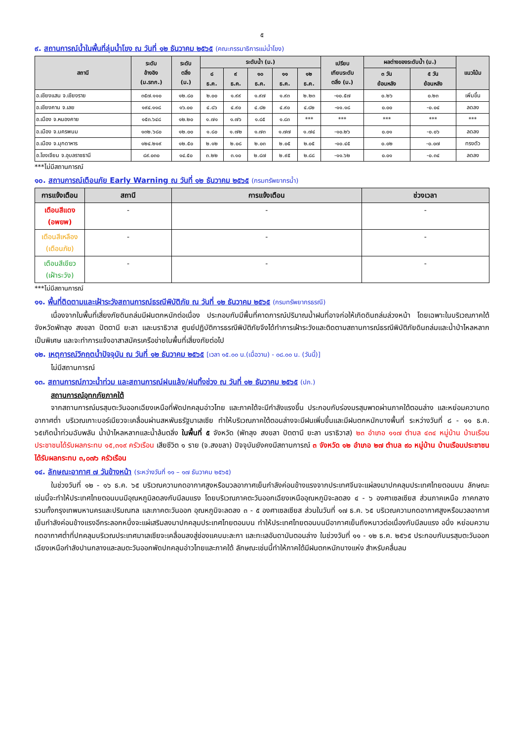๕
๙. สถานการณ์น้ำในพื้นที่ลุ่มน้ำโขง ณ วันที่ ๑๒ ธันวาคม ๒๕๖๕ (คณะกรรมาธิการแม่น้ำโขง)
| สถานี | ระดับ อ้างอิง (ม.รทก.) | ระดับ ตลิ่ง (ม.) | ระดับน้ำ (ม.) | | | | | เปรียบ เทียบระดับ ตลิ่ง (ม.) | ผลต่างของระดับน้ำ (ม.) | | แนวโน้ม |
| --- | --- | --- | --- | --- | --- | --- | --- | --- | --- | --- | --- |
| | | | ๘ ธ.ค. | ๙ ธ.ค. | ๑๐ ธ.ค. | ๑๑ ธ.ค. | ๑๒ ธ.ค. | | ๓ วัน ย้อนหลัง | ๕ วัน ย้อนหลัง | |
| อ.เชียงแสน จ.เชียงราย | ๓๕๗.๑๑๐ | ๑๒.๘๐ | ๒.๐๐ | ๑.๙๙ | ๑.๙๗ | ๑.๙๓ | ๒.๒๓ | -๑๐.๕๗ | ๐.๒๖ | ๐.๒๓ | เพิ่มขึ้น |
| อ.เชียงคาน จ.เลย | ๑๙๔.๑๑๘ | ๑๖.๐๐ | ๔.๘๖ | ๔.๙๐ | ๔.๘๒ | ๔.๙๐ | ๔.๘๒ | -๑๑.๑๘ | ๐.๐๐ | -๐.๐๔ | ลดลง |
| อ.เมือง จ.หนองคาย | ๑๕๓.๖๔๘ | ๑๒.๒๐ | ๑.๗๑ | ๑.๗๖ | ๑.๘๕ | ๑.๘๓ | *** | *** | *** | *** | *** |
| อ.เมือง จ.นครพนม | ๑๓๒.๖๘๐ | ๑๒.๐๐ | ๑.๘๐ | ๑.๗๒ | ๑.๗๓ | ๑.๗๗ | ๑.๗๔ | -๑๐.๒๖ | ๐.๐๑ | -๐.๐๖ | ลดลง |
| อ.เมือง จ.มุกดาหาร | ๑๒๔.๒๑๙ | ๑๒.๕๐ | ๒.๑๒ | ๒.๐๘ | ๒.๐๓ | ๒.๐๕ | ๒.๐๕ | -๑๐.๔๕ | ๐.๐๒ | -๐.๐๗ | ทรงตัว |
| อ.โขงเจียม จ.อุบลราชธานี | ๘๙.๐๓๐ | ๑๔.๕๐ | ๓.๒๒ | ๓.๑๐ | ๒.๘๗ | ๒.๙๕ | ๒.๘๘ | -๑๑.๖๒ | ๐.๐๑ | -๐.๓๔ | ลดลง |
***ไม่มีสถานการณ์
๑๐. สถานการณ์เตือนภัย Early Warning ณ วันที่ ๑๒ ธันวาคม ๒๕๖๕ (กรมทรัพยากรน้ำ)
| การแจ้งเตือน | สถานี | การแจ้งเตือน | ช่วงเวลา |
| --- | --- | --- | --- |
| เตือนสีแดง (อพยพ) | - | - | - |
| เตือนสีเหลือง (เตือนภัย) | - | - | - |
| เตือนสีเขียว (เฝ้าระวัง) | - | - | - |
***ไม่มีสถานการณ์
๑๑. พื้นที่ติดตามและเฝ้าระวังสถานการณ์ธรณีพิบัติภัย ณ วันที่ ๑๒ ธันวาคม ๒๕๖๕ (กรมทรัพยากรธรณี)
เนื่องจากในพื้นที่เสี่ยงภัยดินถล่มมีฝนตกหนักต่อเนื่อง ประกอบกับมีพื้นที่คาดการณ์ปริมาณน้ำฝนที่อาจก่อให้เกิดดินถล่มล่วงหน้า โดยเฉพาะในบริเวณภาคใต้ จังหวัดพัทลุง สงขลา ปัตตานี ยะลา และนราธิวาส ศูนย์ปฏิบัติการธรณีพิบัติภัยจึงได้ทำการเฝ้าระวังและติดตามสถานการณ์ธรณีพิบัติภัยดินถล่มและน้ำป่าไหลหลากเป็นพิเศษ และจะทำการแจ้งอาสาสมัครเครือข่ายในพื้นที่เสี่ยงภัยต่อไป
๑๒. เหตุการณ์วิกฤตน้ำปัจจุบัน ณ วันที่ ๑๒ ธันวาคม ๒๕๖๕ [เวลา ๑๕.๐๐ น.(เมื่อวาน) - ๐๘.๐๐ น. (วันนี้)]
ไม่มีสถานการณ์
๑๓. สถานการณ์ภาวะน้ำท่วม และสถานการณ์ฝนแล้ง/ฝนทิ้งช่วง ณ วันที่ ๑๒ ธันวาคม ๒๕๖๕ (ปภ.)
สถานการณ์อุทกภัยภาคใต้
จากสถานการณ์มรสุมตะวันออกเฉียงเหนือที่พัดปกคลุมอ่าวไทย และภาคใต้จะมีกำลังแรงขึ้น ประกอบกับร่องมรสุมพาดผ่านภาคใต้ตอนล่าง และหย่อมความกดอากาศต่ำ บริเวณเกาะบอร์เนียวจะเคลื่อนผ่านสหพันธรัฐมาเลเซีย ทำให้บริเวณภาคใต้ตอนล่างจะมีฝนเพิ่มขึ้นและมีฝนตกหนักบางพื้นที่ ระหว่างวันที่ ๘ - ๑๑ ธ.ค. ๖๕เกิดน้ำท่วมฉับพลัน น้ำป่าไหลหลากและน้ำล้นตลิ่ง ในพื้นที่ ๕ จังหวัด (พัทลุง สงขลา ปัตตานี ยะลา นราธิวาส) ๒๓ อำเภอ ๑๑๗ ตำบล ๔๓๔ หมู่บ้าน บ้านเรือนประชาชนได้รับผลกระทบ ๑๕,๓๑๙ ครัวเรือน เสียชีวิต ๑ ราย (จ.สงขลา) ปัจจุบันยังคงมีสถานการณ์ ๓ จังหวัด ๑๒ อำเภอ ๒๗ ตำบล ๙๐ หมู่บ้าน บ้านเรือนประชาชนได้รับผลกระทบ ๓,๐๗๖ ครัวเรือน
๑๔. ลักษณะอากาศ ๗ วันข้างหน้า (ระหว่างวันที่ ๑๑ – ๑๗ ธันวาคม ๒๕๖๕)
ในช่วงวันที่ ๑๒ - ๑๖ ธ.ค. ๖๕ บริเวณความกดอากาศสูงหรือมวลอากาศเย็นกำลังค่อนข้างแรงจากประเทศจีนจะแผ่ลงมาปกคลุมประเทศไทยตอนบน ลักษณะเช่นนี้จะทำให้ประเทศไทยตอนบนมีอุณหภูมิลดลงกับมีลมแรง โดยบริเวณภาคตะวันออกเฉียงเหนืออุณหภูมิจะลดลง ๔ - ๖ องศาเซลเซียส ส่วนภาคเหนือ ภาคกลาง รวมทั้งกรุงเทพมหานครและปริมณฑล และภาคตะวันออก อุณหภูมิจะลดลง ๓ - ๕ องศาเซลเซียส ส่วนในวันที่ ๑๗ ธ.ค. ๖๕ บริเวณความกดอากาศสูงหรือมวลอากาศเย็นกำลังค่อนข้างแรงอีกระลอกหนึ่งจะแผ่เสริมลงมาปกคลุมประเทศไทยตอนบน ทำให้ประเทศไทยตอนบนมีอากาศเย็นถึงหนาวต่อเนื่องกับมีลมแรง อนึ่ง หย่อมความกดอากาศต่ำที่ปกคลุมบริเวณประเทศมาเลเซียจะเคลื่อนลงสู่ช่องแคบมะละกา และทะเลอันดามันตอนล่าง ในช่วงวันที่ ๑๑ - ๑๒ ธ.ค. ๒๕๖๕ ประกอบกับมรสุมตะวันออกเฉียงเหนือกำลังปานกลางและลมตะวันออกพัดปกคลุมอ่าวไทยและภาคใต้ ลักษณะเช่นนี้ทำให้ภาคใต้มีฝนตกหนักบางแห่ง สำหรับคลื่นลม